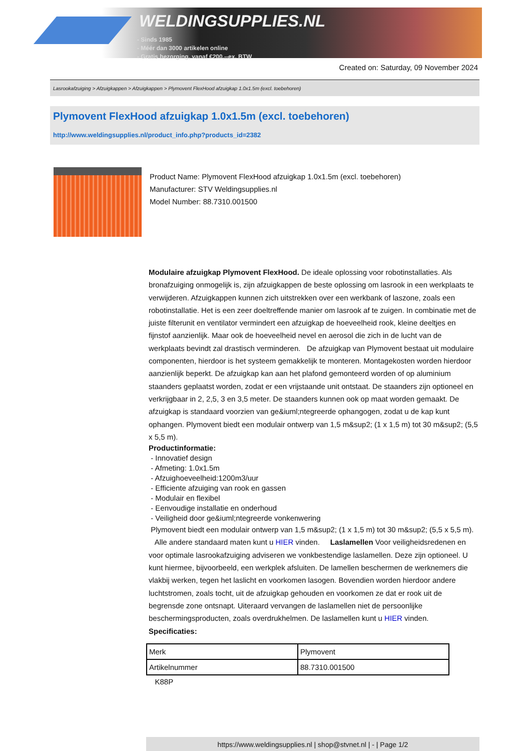WELDINGSUPPLIES.NL
- Sinds 1985
- Méér dan 3000 artikelen online
- Gratis bezorging, vanaf €200,--ex. BTW
Created on: Saturday, 09 November 2024
Lasrookafzuiging > Afzuigkappen > Afzuigkappen > Plymovent FlexHood afzuigkap 1.0x1.5m (excl. toebehoren)
Plymovent FlexHood afzuigkap 1.0x1.5m (excl. toebehoren)
http://www.weldingsupplies.nl/product_info.php?products_id=2382
Product Name: Plymovent FlexHood afzuigkap 1.0x1.5m (excl. toebehoren)
Manufacturer: STV Weldingsupplies.nl
Model Number: 88.7310.001500
Modulaire afzuigkap Plymovent FlexHood. De ideale oplossing voor robotinstallaties. Als bronafzuiging onmogelijk is, zijn afzuigkappen de beste oplossing om lasrook in een werkplaats te verwijderen. Afzuigkappen kunnen zich uitstrekken over een werkbank of laszone, zoals een robotinstallatie. Het is een zeer doeltreffende manier om lasrook af te zuigen. In combinatie met de juiste filterunit en ventilator vermindert een afzuigkap de hoeveelheid rook, kleine deeltjes en fijnstof aanzienlijk. Maar ook de hoeveelheid nevel en aerosol die zich in de lucht van de werkplaats bevindt zal drastisch verminderen. De afzuigkap van Plymovent bestaat uit modulaire componenten, hierdoor is het systeem gemakkelijk te monteren. Montagekosten worden hierdoor aanzienlijk beperkt. De afzuigkap kan aan het plafond gemonteerd worden of op aluminium staanders geplaatst worden, zodat er een vrijstaande unit ontstaat. De staanders zijn optioneel en verkrijgbaar in 2, 2,5, 3 en 3,5 meter. De staanders kunnen ook op maat worden gemaakt. De afzuigkap is standaard voorzien van ge&iuml;ntegreerde ophangogen, zodat u de kap kunt ophangen. Plymovent biedt een modulair ontwerp van 1,5 m&sup2; (1 x 1,5 m) tot 30 m&sup2; (5,5 x 5,5 m).
Productinformatie:
- Innovatief design
- Afmeting: 1.0x1.5m
- Afzuighoeveelheid:1200m3/uur
- Efficiente afzuiging van rook en gassen
- Modulair en flexibel
- Eenvoudige installatie en onderhoud
- Veiligheid door ge&iuml;ntegreerde vonkenwering
Plymovent biedt een modulair ontwerp van 1,5 m&sup2; (1 x 1,5 m) tot 30 m&sup2; (5,5 x 5,5 m).
Alle andere standaard maten kunt u HIER vinden. Laslamellen Voor veiligheidsredenen en voor optimale lasrookafzuiging adviseren we vonkbestendige laslamellen. Deze zijn optioneel. U kunt hiermee, bijvoorbeeld, een werkplek afsluiten. De lamellen beschermen de werknemers die vlakbij werken, tegen het laslicht en voorkomen lasogen. Bovendien worden hierdoor andere luchtstromen, zoals tocht, uit de afzuigkap gehouden en voorkomen ze dat er rook uit de begrensde zone ontsnapt. Uiteraard vervangen de laslamellen niet de persoonlijke beschermingsproducten, zoals overdrukhelmen. De laslamellen kunt u HIER vinden. Specificaties:
| Merk | Plymovent |
| Artikelnummer | 88.7310.001500 |
K88P
https://www.weldingsupplies.nl | shop@stvnet.nl | - | Page 1/2